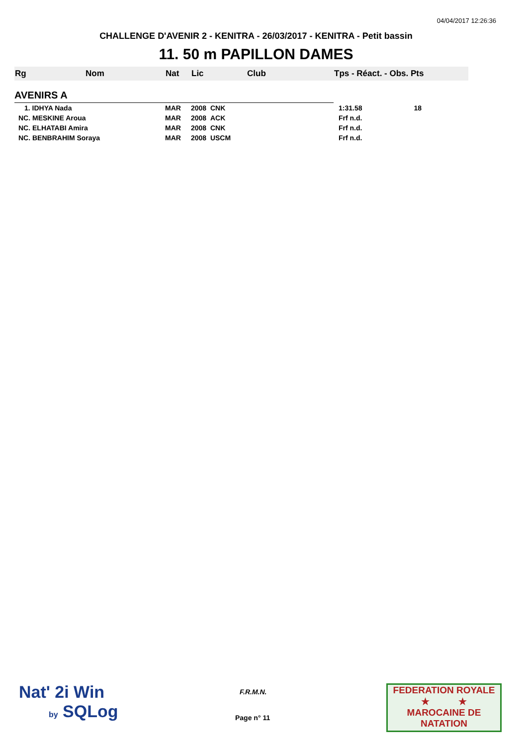04/04/2017 12:26:36
CHALLENGE D'AVENIR 2 - KENITRA - 26/03/2017 - KENITRA - Petit bassin
11. 50 m PAPILLON DAMES
| Rg | Nom | Nat | Lic | Club | Tps - Réact. - Obs. Pts |
| --- | --- | --- | --- | --- | --- |
| AVENIRS A | | | | | |
| 1. IDHYA Nada | | MAR | 2008 CNK | | 1:31.58 18 |
| NC. MESKINE Aroua | | MAR | 2008 ACK | | Frf n.d. |
| NC. ELHATABI Amira | | MAR | 2008 CNK | | Frf n.d. |
| NC. BENBRAHIM Soraya | | MAR | 2008 USCM | | Frf n.d. |
Nat' 2i Win
by SQLog
F.R.M.N.
Page n° 11
FEDERATION ROYALE
★ ★
MAROCAINE DE NATATION